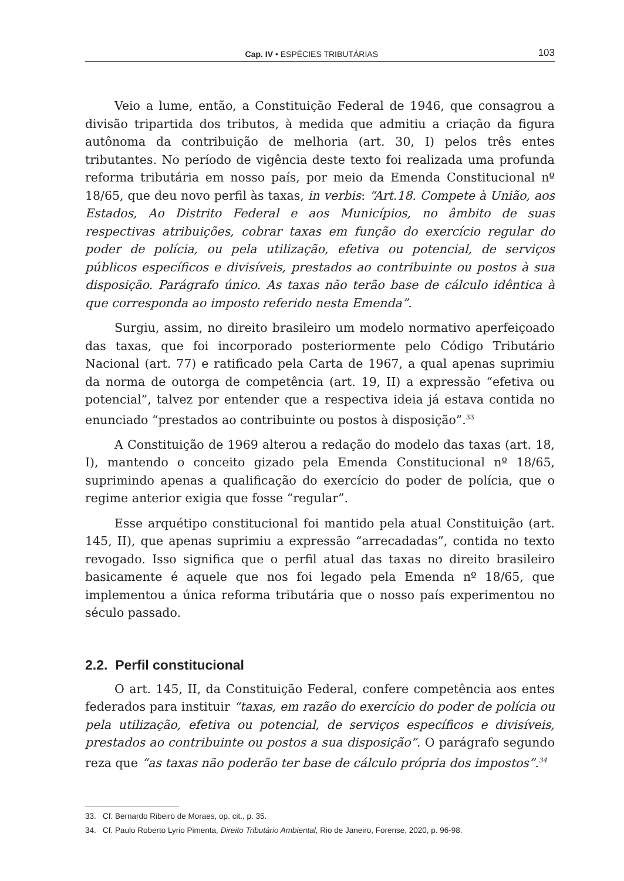Cap. IV • ESPÉCIES TRIBUTÁRIAS 103
Veio a lume, então, a Constituição Federal de 1946, que consagrou a divisão tripartida dos tributos, à medida que admitiu a criação da figura autônoma da contribuição de melhoria (art. 30, I) pelos três entes tributantes. No período de vigência deste texto foi realizada uma profunda reforma tributária em nosso país, por meio da Emenda Constitucional nº 18/65, que deu novo perfil às taxas, in verbis: “Art.18. Compete à União, aos Estados, Ao Distrito Federal e aos Municípios, no âmbito de suas respectivas atribuições, cobrar taxas em função do exercício regular do poder de polícia, ou pela utilização, efetiva ou potencial, de serviços públicos específicos e divisíveis, prestados ao contribuinte ou postos à sua disposição. Parágrafo único. As taxas não terão base de cálculo idêntica à que corresponda ao imposto referido nesta Emenda”.
Surgiu, assim, no direito brasileiro um modelo normativo aperfeiçoado das taxas, que foi incorporado posteriormente pelo Código Tributário Nacional (art. 77) e ratificado pela Carta de 1967, a qual apenas suprimiu da norma de outorga de competência (art. 19, II) a expressão “efetiva ou potencial”, talvez por entender que a respectiva ideia já estava contida no enunciado “prestados ao contribuinte ou postos à disposição”.<sup>33</sup>
A Constituição de 1969 alterou a redação do modelo das taxas (art. 18, I), mantendo o conceito gizado pela Emenda Constitucional nº 18/65, suprimindo apenas a qualificação do exercício do poder de polícia, que o regime anterior exigia que fosse “regular”.
Esse arquétipo constitucional foi mantido pela atual Constituição (art. 145, II), que apenas suprimiu a expressão “arrecadadas”, contida no texto revogado. Isso significa que o perfil atual das taxas no direito brasileiro basicamente é aquele que nos foi legado pela Emenda nº 18/65, que implementou a única reforma tributária que o nosso país experimentou no século passado.
2.2. Perfil constitucional
O art. 145, II, da Constituição Federal, confere competência aos entes federados para instituir “taxas, em razão do exercício do poder de polícia ou pela utilização, efetiva ou potencial, de serviços específicos e divisíveis, prestados ao contribuinte ou postos a sua disposição”. O parágrafo segundo reza que “as taxas não poderão ter base de cálculo própria dos impostos”.<sup>34</sup>
33. Cf. Bernardo Ribeiro de Moraes, op. cit., p. 35.
34. Cf. Paulo Roberto Lyrio Pimenta, Direito Tributário Ambiental, Rio de Janeiro, Forense, 2020, p. 96-98.